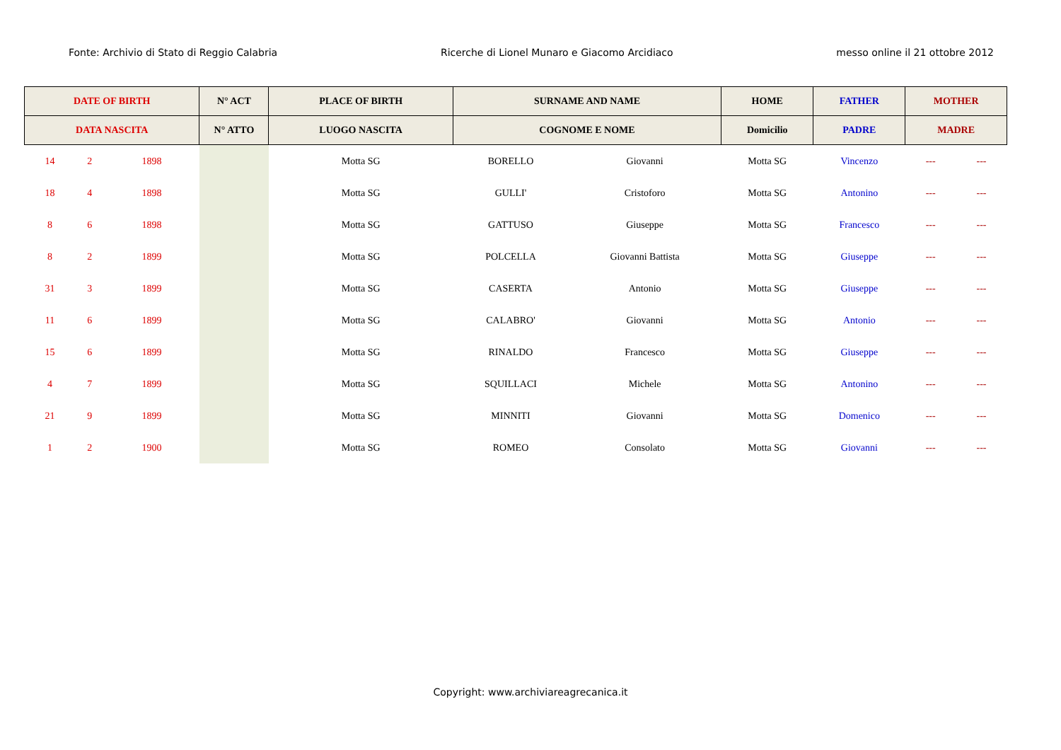Fonte: Archivio di Stato di Reggio Calabria Ricerche di Lionel Munaro e Giacomo Arcidiaco messo online il 21 ottobre 2012
| DATE OF BIRTH | | | N° ACT | PLACE OF BIRTH | SURNAME AND NAME | | HOME | FATHER | MOTHER | |
| --- | --- | --- | --- | --- | --- | --- | --- | --- | --- | --- |
| DATA NASCITA | | | N° ATTO | LUOGO NASCITA | COGNOME E NOME | | Domicilio | PADRE | MADRE | |
| 14 | 2 | 1898 | | Motta SG | BORELLO | Giovanni | Motta SG | Vincenzo | --- | --- |
| 18 | 4 | 1898 | | Motta SG | GULLI' | Cristoforo | Motta SG | Antonino | --- | --- |
| 8 | 6 | 1898 | | Motta SG | GATTUSO | Giuseppe | Motta SG | Francesco | --- | --- |
| 8 | 2 | 1899 | | Motta SG | POLCELLA | Giovanni Battista | Motta SG | Giuseppe | --- | --- |
| 31 | 3 | 1899 | | Motta SG | CASERTA | Antonio | Motta SG | Giuseppe | --- | --- |
| 11 | 6 | 1899 | | Motta SG | CALABRO' | Giovanni | Motta SG | Antonio | --- | --- |
| 15 | 6 | 1899 | | Motta SG | RINALDO | Francesco | Motta SG | Giuseppe | --- | --- |
| 4 | 7 | 1899 | | Motta SG | SQUILLACI | Michele | Motta SG | Antonino | --- | --- |
| 21 | 9 | 1899 | | Motta SG | MINNITI | Giovanni | Motta SG | Domenico | --- | --- |
| 1 | 2 | 1900 | | Motta SG | ROMEO | Consolato | Motta SG | Giovanni | --- | --- |
Copyright: www.archiviareagrecanica.it